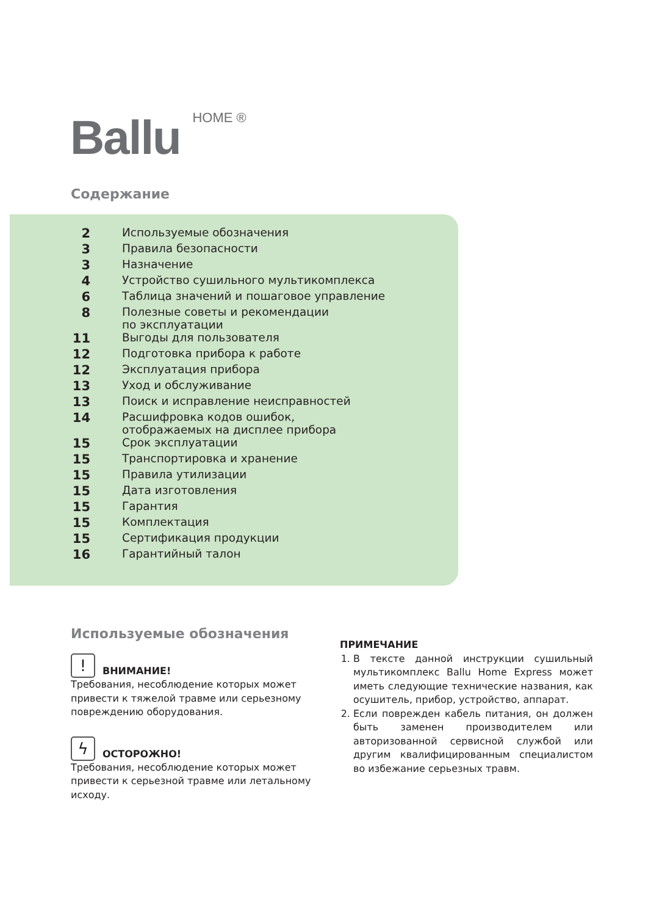Ballu HOME ®
Содержание
| 2 | Используемые обозначения |
| 3 | Правила безопасности |
| 3 | Назначение |
| 4 | Устройство сушильного мультикомплекса |
| 6 | Таблица значений и пошаговое управление |
| 8 | Полезные советы и рекомендации по эксплуатации |
| 11 | Выгоды для пользователя |
| 12 | Подготовка прибора к работе |
| 12 | Эксплуатация прибора |
| 13 | Уход и обслуживание |
| 13 | Поиск и исправление неисправностей |
| 14 | Расшифровка кодов ошибок, отображаемых на дисплее прибора |
| 15 | Срок эксплуатации |
| 15 | Транспортировка и хранение |
| 15 | Правила утилизации |
| 15 | Дата изготовления |
| 15 | Гарантия |
| 15 | Комплектация |
| 15 | Сертификация продукции |
| 16 | Гарантийный талон |
Используемые обозначения
! ВНИМАНИЕ!
Требования, несоблюдение которых может привести к тяжелой травме или серьезному повреждению оборудования.
ϟ ОСТОРОЖНО!
Требования, несоблюдение которых может привести к серьезной травме или летальному исходу.
ПРИМЕЧАНИЕ
1. В тексте данной инструкции сушильный мультикомплекс Ballu Home Express может иметь следующие технические названия, как осушитель, прибор, устройство, аппарат.
2. Если поврежден кабель питания, он должен быть заменен производителем или авторизованной сервисной службой или другим квалифицированным специалистом во избежание серьезных травм.